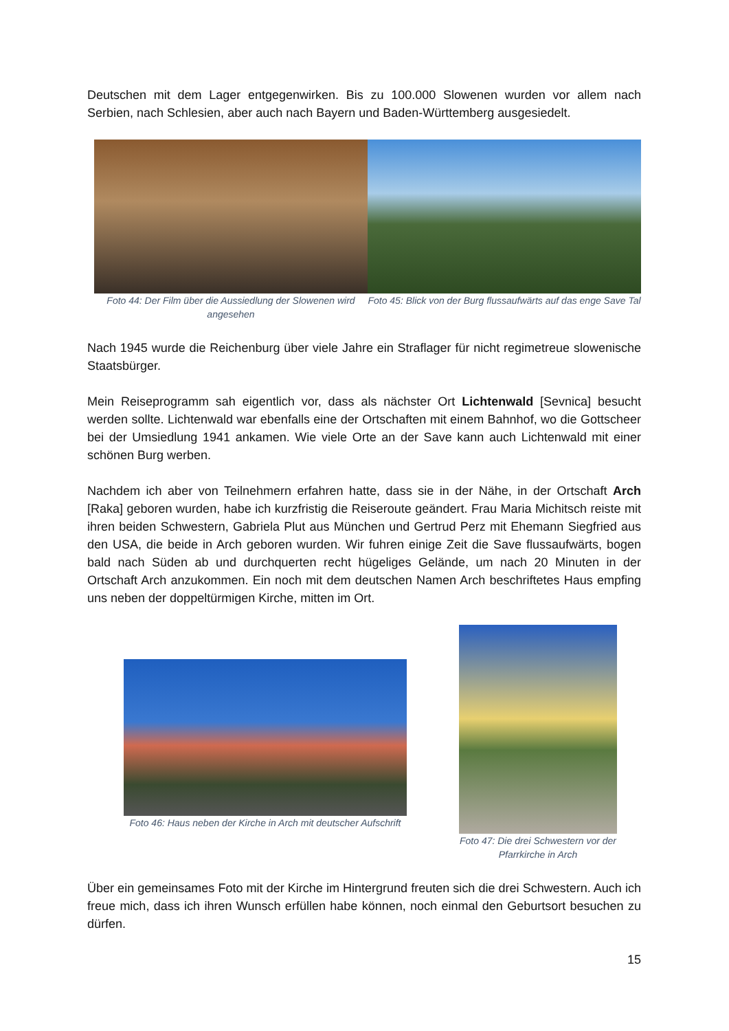Deutschen mit dem Lager entgegenwirken. Bis zu 100.000 Slowenen wurden vor allem nach Serbien, nach Schlesien, aber auch nach Bayern und Baden-Württemberg ausgesiedelt.
Foto 44: Der Film über die Aussiedlung der Slowenen wird angesehen
Foto 45: Blick von der Burg flussaufwärts auf das enge Save Tal
Nach 1945 wurde die Reichenburg über viele Jahre ein Straflager für nicht regimetreue slowenische Staatsbürger.
Mein Reiseprogramm sah eigentlich vor, dass als nächster Ort Lichtenwald [Sevnica] besucht werden sollte. Lichtenwald war ebenfalls eine der Ortschaften mit einem Bahnhof, wo die Gottscheer bei der Umsiedlung 1941 ankamen. Wie viele Orte an der Save kann auch Lichtenwald mit einer schönen Burg werben.
Nachdem ich aber von Teilnehmern erfahren hatte, dass sie in der Nähe, in der Ortschaft Arch [Raka] geboren wurden, habe ich kurzfristig die Reiseroute geändert. Frau Maria Michitsch reiste mit ihren beiden Schwestern, Gabriela Plut aus München und Gertrud Perz mit Ehemann Siegfried aus den USA, die beide in Arch geboren wurden. Wir fuhren einige Zeit die Save flussaufwärts, bogen bald nach Süden ab und durchquerten recht hügeliges Gelände, um nach 20 Minuten in der Ortschaft Arch anzukommen. Ein noch mit dem deutschen Namen Arch beschriftetes Haus empfing uns neben der doppeltürmigen Kirche, mitten im Ort.
Foto 46: Haus neben der Kirche in Arch mit deutscher Aufschrift
Foto 47: Die drei Schwestern vor der Pfarrkirche in Arch
Über ein gemeinsames Foto mit der Kirche im Hintergrund freuten sich die drei Schwestern. Auch ich freue mich, dass ich ihren Wunsch erfüllen habe können, noch einmal den Geburtsort besuchen zu dürfen.
15